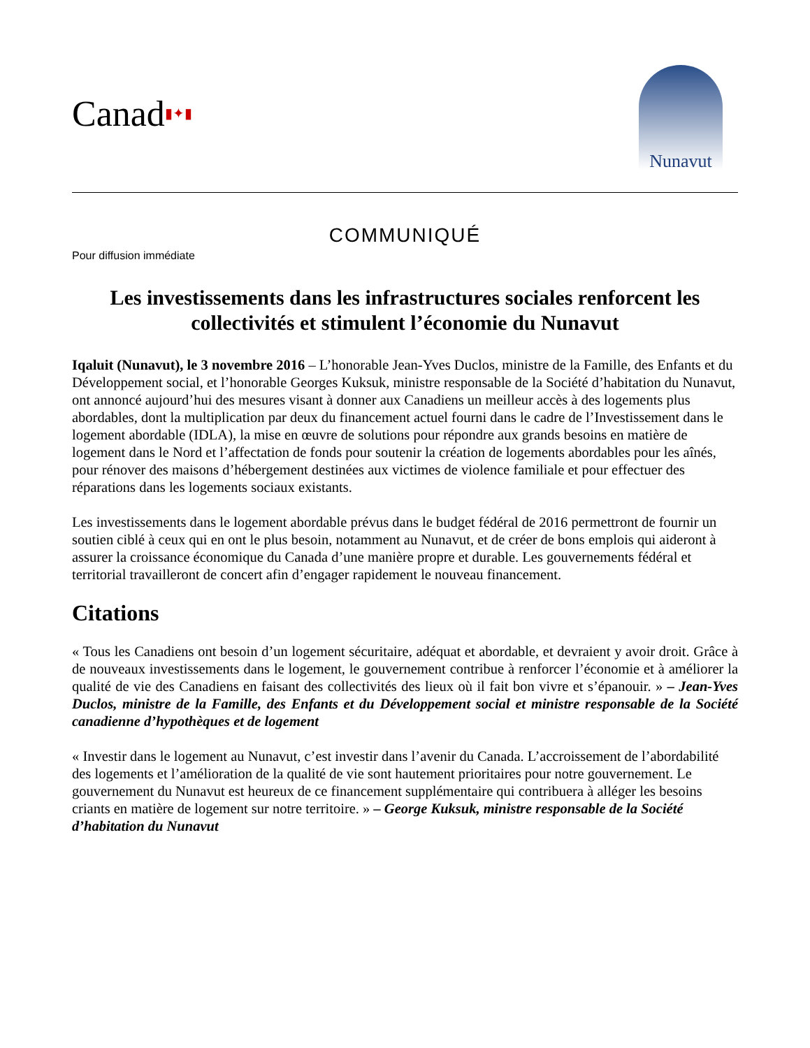Canad▮✦▮
Nunavut
COMMUNIQUÉ
Pour diffusion immédiate
Les investissements dans les infrastructures sociales renforcent les collectivités et stimulent l’économie du Nunavut
Iqaluit (Nunavut), le 3 novembre 2016 – L’honorable Jean-Yves Duclos, ministre de la Famille, des Enfants et du Développement social, et l’honorable Georges Kuksuk, ministre responsable de la Société d’habitation du Nunavut, ont annoncé aujourd’hui des mesures visant à donner aux Canadiens un meilleur accès à des logements plus abordables, dont la multiplication par deux du financement actuel fourni dans le cadre de l’Investissement dans le logement abordable (IDLA), la mise en œuvre de solutions pour répondre aux grands besoins en matière de logement dans le Nord et l’affectation de fonds pour soutenir la création de logements abordables pour les aînés, pour rénover des maisons d’hébergement destinées aux victimes de violence familiale et pour effectuer des réparations dans les logements sociaux existants.
Les investissements dans le logement abordable prévus dans le budget fédéral de 2016 permettront de fournir un soutien ciblé à ceux qui en ont le plus besoin, notamment au Nunavut, et de créer de bons emplois qui aideront à assurer la croissance économique du Canada d’une manière propre et durable. Les gouvernements fédéral et territorial travailleront de concert afin d’engager rapidement le nouveau financement.
Citations
« Tous les Canadiens ont besoin d’un logement sécuritaire, adéquat et abordable, et devraient y avoir droit. Grâce à de nouveaux investissements dans le logement, le gouvernement contribue à renforcer l’économie et à améliorer la qualité de vie des Canadiens en faisant des collectivités des lieux où il fait bon vivre et s’épanouir. » – Jean-Yves Duclos, ministre de la Famille, des Enfants et du Développement social et ministre responsable de la Société canadienne d’hypothèques et de logement
« Investir dans le logement au Nunavut, c’est investir dans l’avenir du Canada. L’accroissement de l’abordabilité des logements et l’amélioration de la qualité de vie sont hautement prioritaires pour notre gouvernement. Le gouvernement du Nunavut est heureux de ce financement supplémentaire qui contribuera à alléger les besoins criants en matière de logement sur notre territoire. » – George Kuksuk, ministre responsable de la Société d’habitation du Nunavut